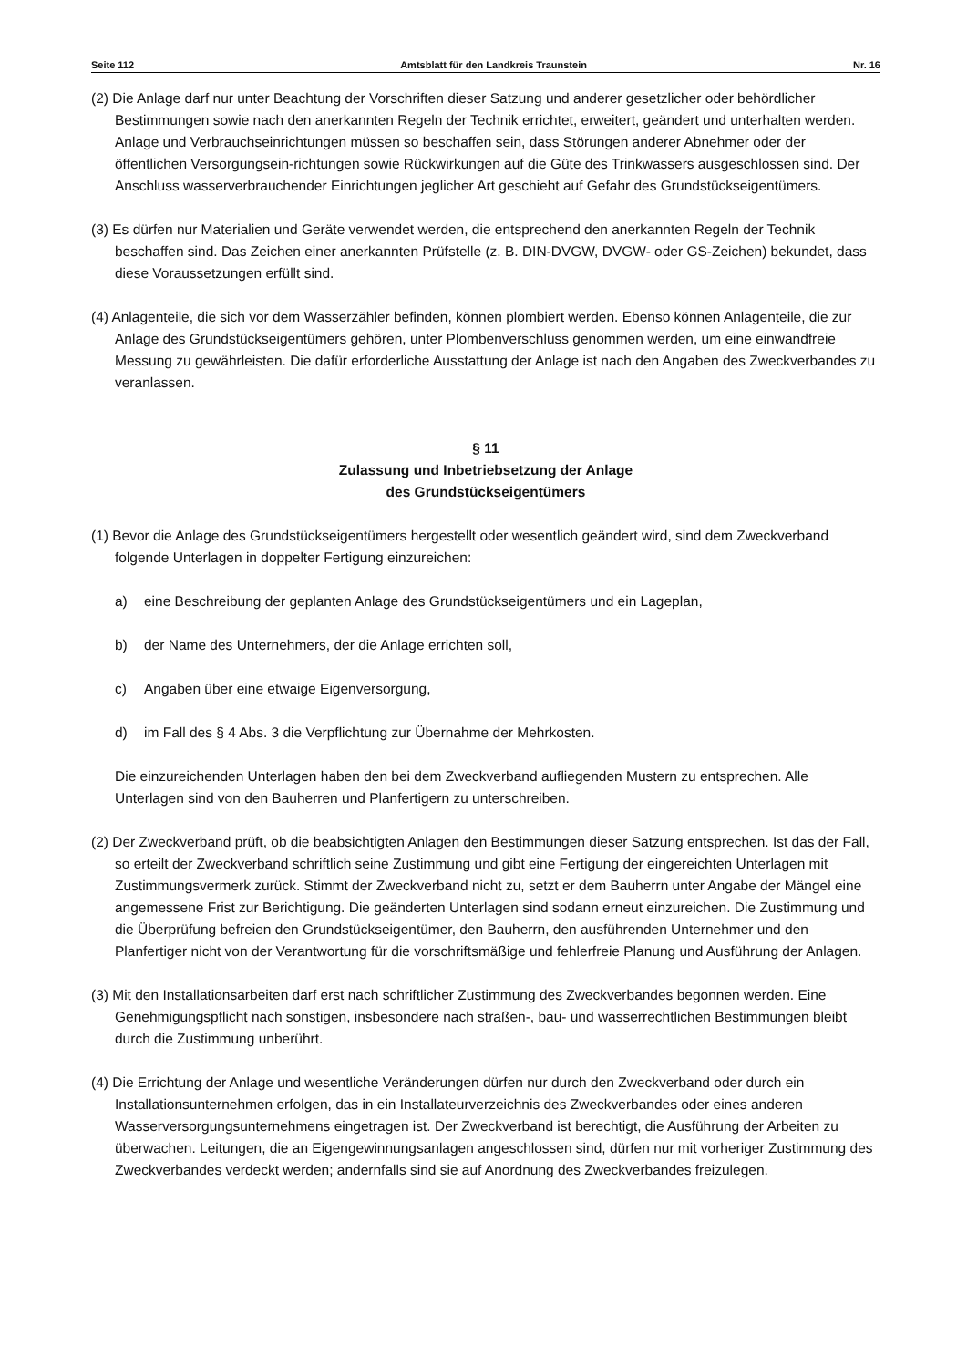Seite 112 Amtsblatt für den Landkreis Traunstein Nr. 16
(2) Die Anlage darf nur unter Beachtung der Vorschriften dieser Satzung und anderer gesetzlicher oder behördlicher Bestimmungen sowie nach den anerkannten Regeln der Technik errichtet, erweitert, geändert und unterhalten werden. Anlage und Verbrauchseinrichtungen müssen so beschaffen sein, dass Störungen anderer Abnehmer oder der öffentlichen Versorgungsein-richtungen sowie Rückwirkungen auf die Güte des Trinkwassers ausgeschlossen sind. Der Anschluss wasserverbrauchender Einrichtungen jeglicher Art geschieht auf Gefahr des Grundstückseigentümers.
(3) Es dürfen nur Materialien und Geräte verwendet werden, die entsprechend den anerkannten Regeln der Technik beschaffen sind. Das Zeichen einer anerkannten Prüfstelle (z. B. DIN-DVGW, DVGW- oder GS-Zeichen) bekundet, dass diese Voraussetzungen erfüllt sind.
(4) Anlagenteile, die sich vor dem Wasserzähler befinden, können plombiert werden. Ebenso können Anlagenteile, die zur Anlage des Grundstückseigentümers gehören, unter Plombenverschluss genommen werden, um eine einwandfreie Messung zu gewährleisten. Die dafür erforderliche Ausstattung der Anlage ist nach den Angaben des Zweckverbandes zu veranlassen.
§ 11
Zulassung und Inbetriebsetzung der Anlage
des Grundstückseigentümers
(1) Bevor die Anlage des Grundstückseigentümers hergestellt oder wesentlich geändert wird, sind dem Zweckverband folgende Unterlagen in doppelter Fertigung einzureichen:
a) eine Beschreibung der geplanten Anlage des Grundstückseigentümers und ein Lageplan,
b) der Name des Unternehmers, der die Anlage errichten soll,
c) Angaben über eine etwaige Eigenversorgung,
d) im Fall des § 4 Abs. 3 die Verpflichtung zur Übernahme der Mehrkosten.
Die einzureichenden Unterlagen haben den bei dem Zweckverband aufliegenden Mustern zu entsprechen. Alle Unterlagen sind von den Bauherren und Planfertigern zu unterschreiben.
(2) Der Zweckverband prüft, ob die beabsichtigten Anlagen den Bestimmungen dieser Satzung entsprechen. Ist das der Fall, so erteilt der Zweckverband schriftlich seine Zustimmung und gibt eine Fertigung der eingereichten Unterlagen mit Zustimmungsvermerk zurück. Stimmt der Zweckverband nicht zu, setzt er dem Bauherrn unter Angabe der Mängel eine angemessene Frist zur Berichtigung. Die geänderten Unterlagen sind sodann erneut einzureichen. Die Zustimmung und die Überprüfung befreien den Grundstückseigentümer, den Bauherrn, den ausführenden Unternehmer und den Planfertiger nicht von der Verantwortung für die vorschriftsmäßige und fehlerfreie Planung und Ausführung der Anlagen.
(3) Mit den Installationsarbeiten darf erst nach schriftlicher Zustimmung des Zweckverbandes begonnen werden. Eine Genehmigungspflicht nach sonstigen, insbesondere nach straßen-, bau- und wasserrechtlichen Bestimmungen bleibt durch die Zustimmung unberührt.
(4) Die Errichtung der Anlage und wesentliche Veränderungen dürfen nur durch den Zweckverband oder durch ein Installationsunternehmen erfolgen, das in ein Installateurverzeichnis des Zweckverbandes oder eines anderen Wasserversorgungsunternehmens eingetragen ist. Der Zweckverband ist berechtigt, die Ausführung der Arbeiten zu überwachen. Leitungen, die an Eigengewinnungsanlagen angeschlossen sind, dürfen nur mit vorheriger Zustimmung des Zweckverbandes verdeckt werden; andernfalls sind sie auf Anordnung des Zweckverbandes freizulegen.